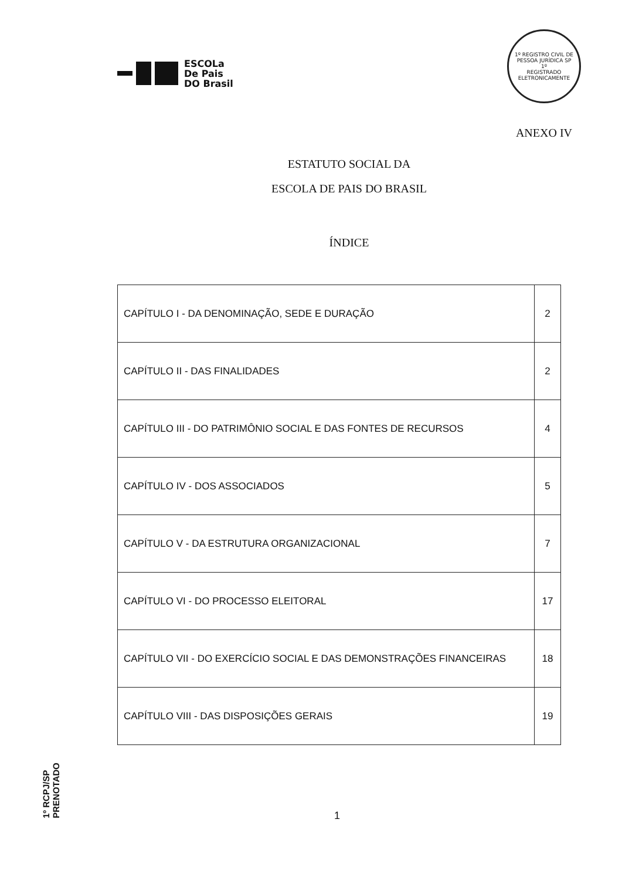ESCOLa
De Pais
DO Brasil
1º REGISTRO CIVIL DE PESSOA JURÍDICA SP
1º
REGISTRADO ELETRONICAMENTE
ANEXO IV
ESTATUTO SOCIAL DA
ESCOLA DE PAIS DO BRASIL
ÍNDICE
| CAPÍTULO I - DA DENOMINAÇÃO, SEDE E DURAÇÃO | 2 |
| CAPÍTULO II - DAS FINALIDADES | 2 |
| CAPÍTULO III - DO PATRIMÔNIO SOCIAL E DAS FONTES DE RECURSOS | 4 |
| CAPÍTULO IV - DOS ASSOCIADOS | 5 |
| CAPÍTULO V - DA ESTRUTURA ORGANIZACIONAL | 7 |
| CAPÍTULO VI - DO PROCESSO ELEITORAL | 17 |
| CAPÍTULO VII - DO EXERCÍCIO SOCIAL E DAS DEMONSTRAÇÕES FINANCEIRAS | 18 |
| CAPÍTULO VIII - DAS DISPOSIÇÕES GERAIS | 19 |
1º RCPJ/SP
PRENOTADO
1